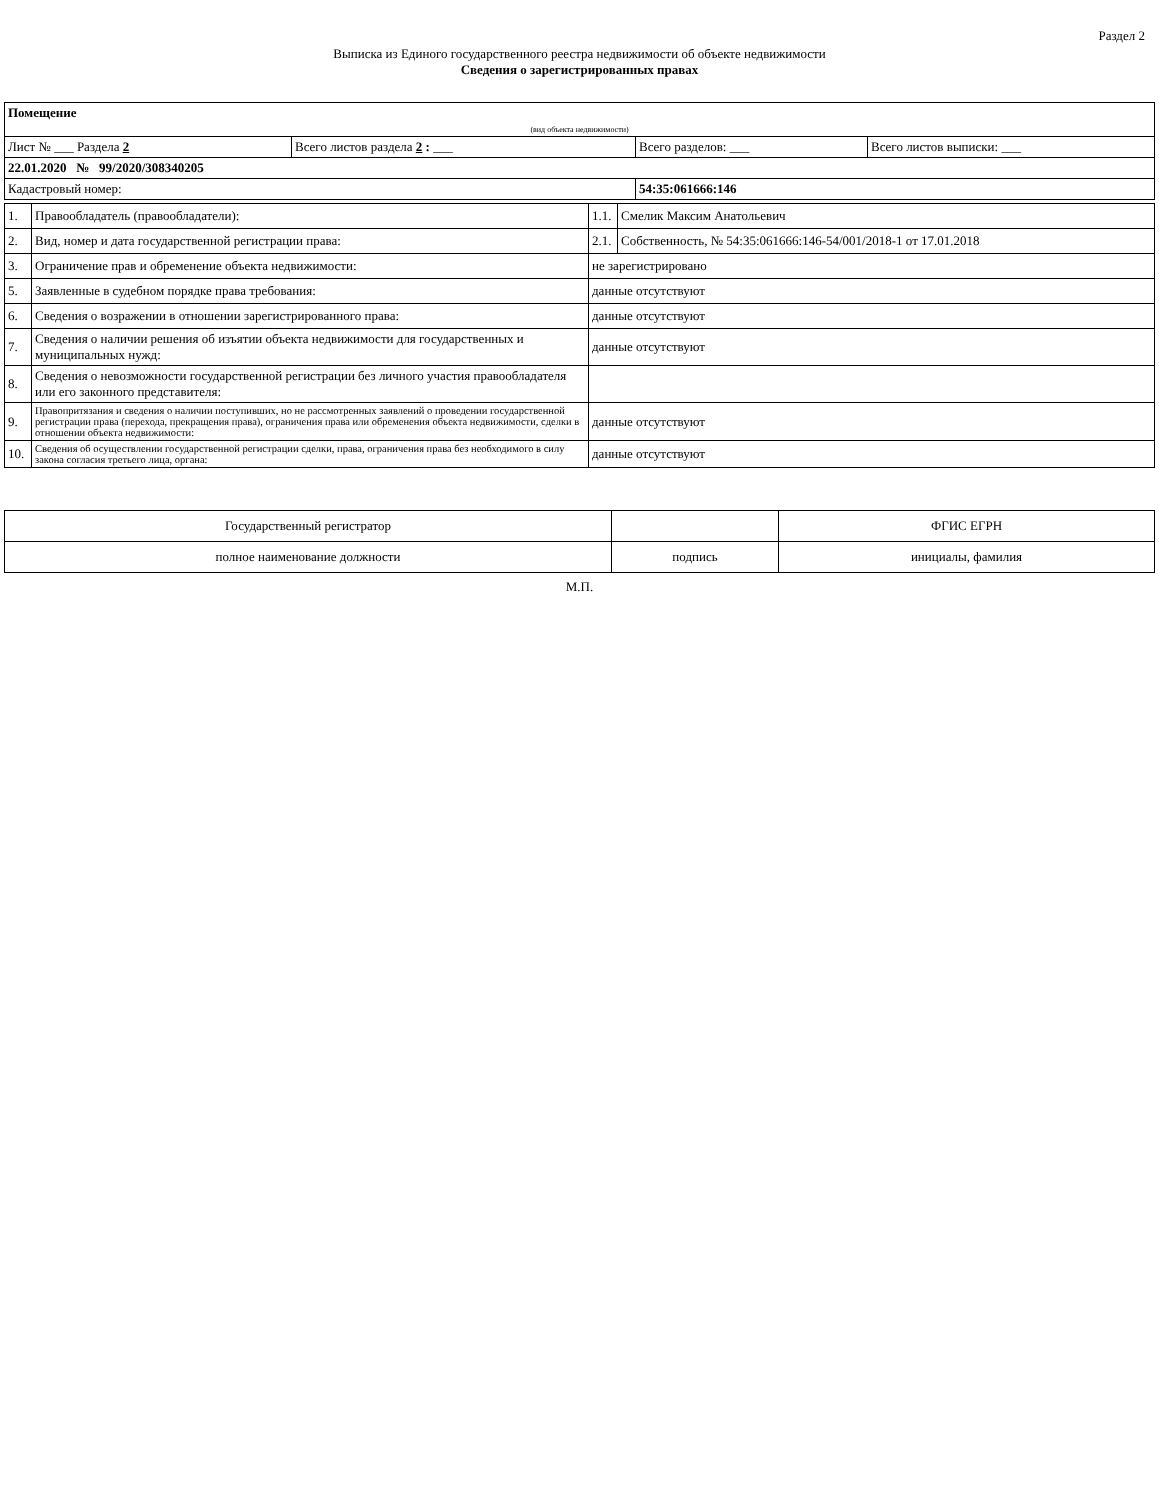Раздел 2
Выписка из Единого государственного реестра недвижимости об объекте недвижимости
Сведения о зарегистрированных правах
| Помещение | | | |
| (вид объекта недвижимости) | | | |
| Лист № ___ Раздела 2 | Всего листов раздела 2 : ___ | Всего разделов: ___ | Всего листов выписки: ___ |
| 22.01.2020 № 99/2020/308340205 | | | |
| Кадастровый номер: | | 54:35:061666:146 | |
| 1. | Правообладатель (правообладатели): | 1.1. | Смелик Максим Анатольевич |
| 2. | Вид, номер и дата государственной регистрации права: | 2.1. | Собственность, № 54:35:061666:146-54/001/2018-1 от 17.01.2018 |
| 3. | Ограничение прав и обременение объекта недвижимости: | не зарегистрировано | |
| 5. | Заявленные в судебном порядке права требования: | данные отсутствуют | |
| 6. | Сведения о возражении в отношении зарегистрированного права: | данные отсутствуют | |
| 7. | Сведения о наличии решения об изъятии объекта недвижимости для государственных и муниципальных нужд: | данные отсутствуют | |
| 8. | Сведения о невозможности государственной регистрации без личного участия правообладателя или его законного представителя: | | |
| 9. | Правопритязания и сведения о наличии поступивших, но не рассмотренных заявлений о проведении государственной регистрации права (перехода, прекращения права), ограничения права или обременения объекта недвижимости, сделки в отношении объекта недвижимости: | данные отсутствуют | |
| 10. | Сведения об осуществлении государственной регистрации сделки, права, ограничения права без необходимого в силу закона согласия третьего лица, органа: | данные отсутствуют | |
| Государственный регистратор | | ФГИС ЕГРН |
| полное наименование должности | подпись | инициалы, фамилия |
М.П.